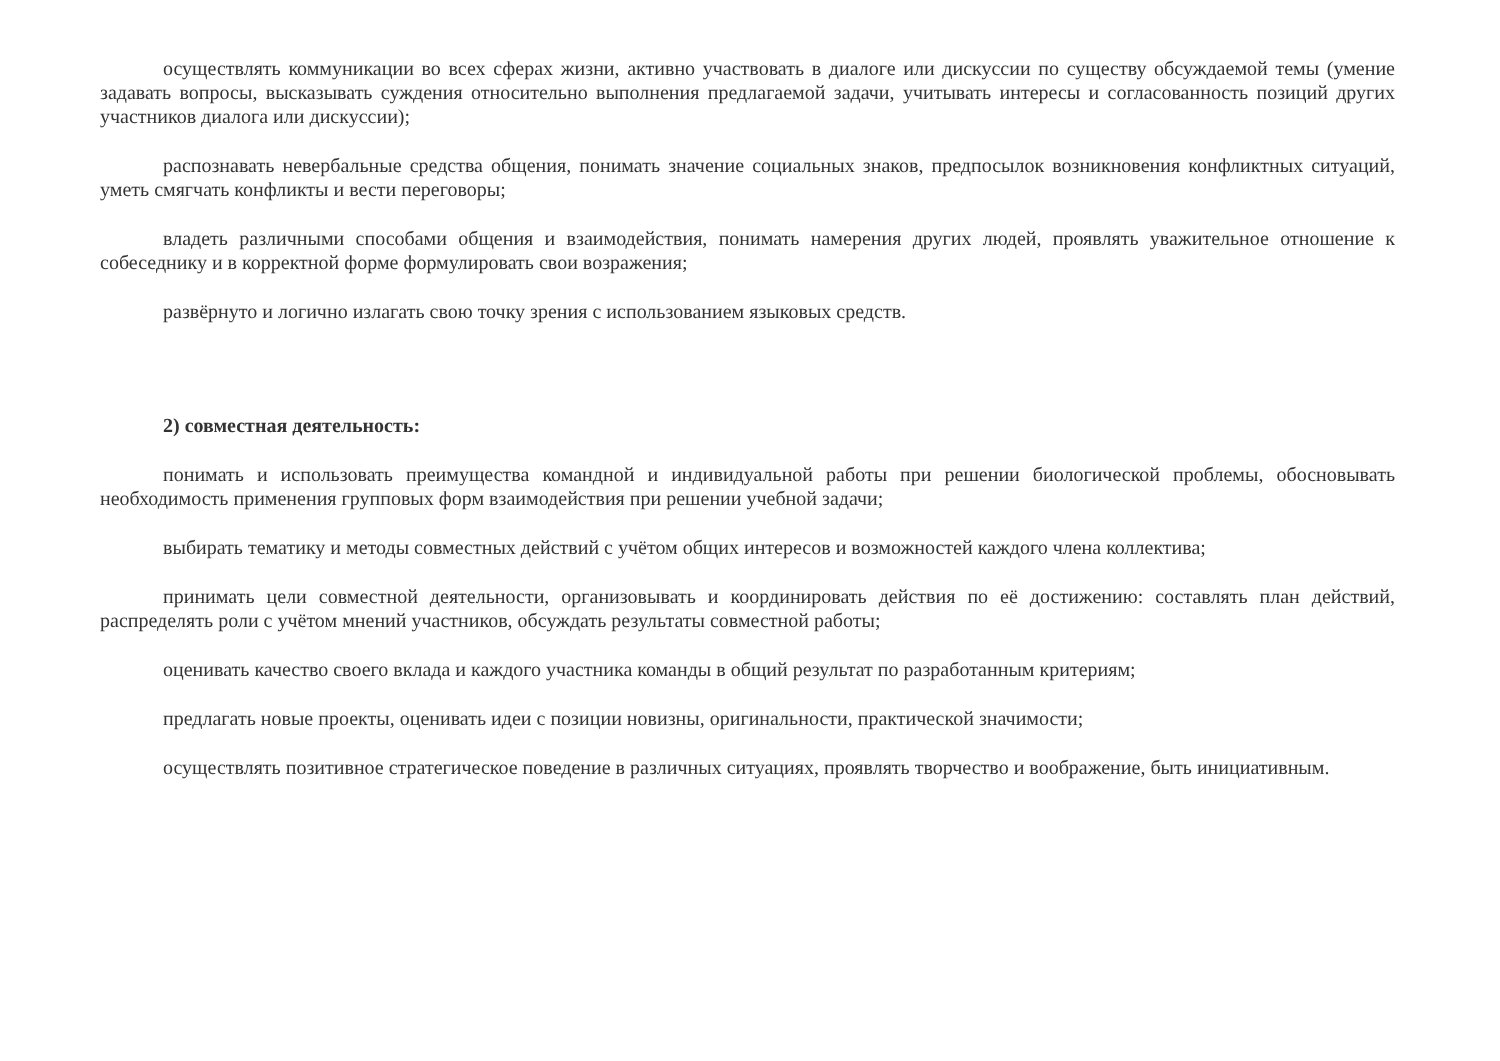осуществлять коммуникации во всех сферах жизни, активно участвовать в диалоге или дискуссии по существу обсуждаемой темы (умение задавать вопросы, высказывать суждения относительно выполнения предлагаемой задачи, учитывать интересы и согласованность позиций других участников диалога или дискуссии);
распознавать невербальные средства общения, понимать значение социальных знаков, предпосылок возникновения конфликтных ситуаций, уметь смягчать конфликты и вести переговоры;
владеть различными способами общения и взаимодействия, понимать намерения других людей, проявлять уважительное отношение к собеседнику и в корректной форме формулировать свои возражения;
развёрнуто и логично излагать свою точку зрения с использованием языковых средств.
2) совместная деятельность:
понимать и использовать преимущества командной и индивидуальной работы при решении биологической проблемы, обосновывать необходимость применения групповых форм взаимодействия при решении учебной задачи;
выбирать тематику и методы совместных действий с учётом общих интересов и возможностей каждого члена коллектива;
принимать цели совместной деятельности, организовывать и координировать действия по её достижению: составлять план действий, распределять роли с учётом мнений участников, обсуждать результаты совместной работы;
оценивать качество своего вклада и каждого участника команды в общий результат по разработанным критериям;
предлагать новые проекты, оценивать идеи с позиции новизны, оригинальности, практической значимости;
осуществлять позитивное стратегическое поведение в различных ситуациях, проявлять творчество и воображение, быть инициативным.